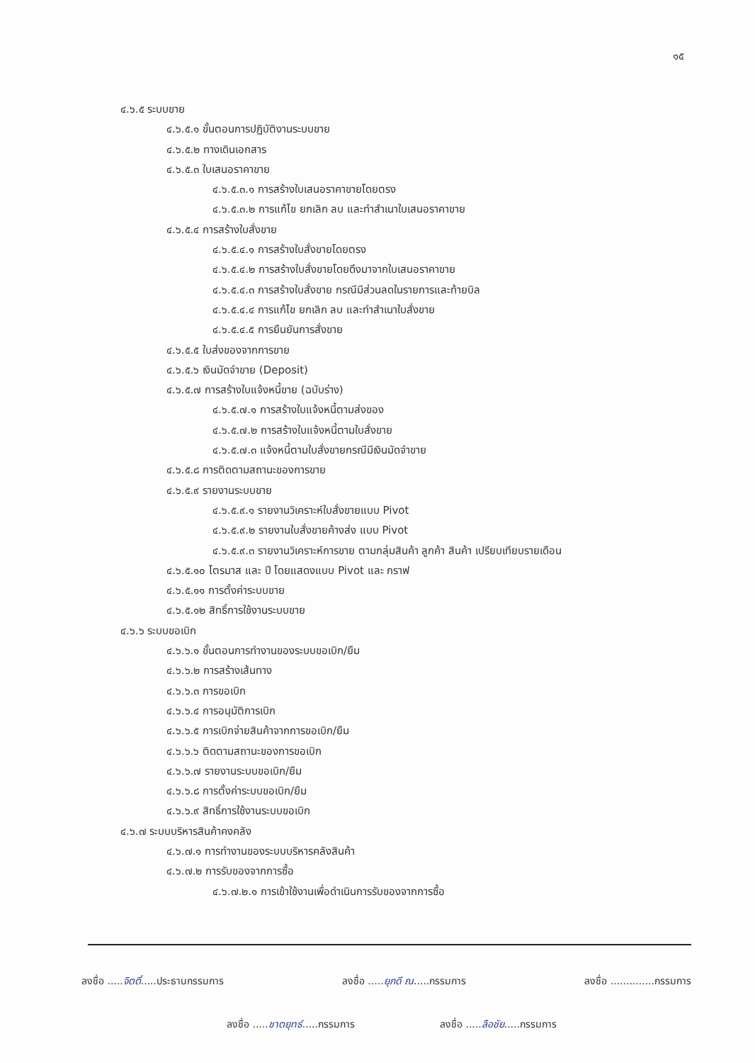๑๕
๔.๖.๕ ระบบขาย
๔.๖.๕.๑ ขั้นตอนการปฏิบัติงานระบบขาย
๔.๖.๕.๒ ทางเดินเอกสาร
๔.๖.๕.๓ ใบเสนอราคาขาย
๔.๖.๕.๓.๑ การสร้างใบเสนอราคาขายโดยตรง
๔.๖.๕.๓.๒ การแก้ไข ยกเลิก ลบ และทำสำเนาใบเสนอราคาขาย
๔.๖.๕.๔ การสร้างใบสั่งขาย
๔.๖.๕.๔.๑ การสร้างใบสั่งขายโดยตรง
๔.๖.๕.๔.๒ การสร้างใบสั่งขายโดยดึงมาจากใบเสนอราคาขาย
๔.๖.๕.๔.๓ การสร้างใบสั่งขาย กรณีมีส่วนลดในรายการและท้ายบิล
๔.๖.๕.๔.๔ การแก้ไข ยกเลิก ลบ และทำสำเนาใบสั่งขาย
๔.๖.๕.๔.๕ การยืนยันการสั่งขาย
๔.๖.๕.๕ ใบส่งของจากการขาย
๔.๖.๕.๖ เงินมัดจำขาย (Deposit)
๔.๖.๕.๗ การสร้างใบแจ้งหนี้ขาย (ฉบับร่าง)
๔.๖.๕.๗.๑ การสร้างใบแจ้งหนี้ตามส่งของ
๔.๖.๕.๗.๒ การสร้างใบแจ้งหนี้ตามใบสั่งขาย
๔.๖.๕.๗.๓ แจ้งหนี้ตามใบสั่งขายกรณีมีเงินมัดจำขาย
๔.๖.๕.๘ การติดตามสถานะของการขาย
๔.๖.๕.๙ รายงานระบบขาย
๔.๖.๕.๙.๑ รายงานวิเคราะห์ใบสั่งขายแบบ Pivot
๔.๖.๕.๙.๒ รายงานใบสั่งขายค้างส่ง แบบ Pivot
๔.๖.๕.๙.๓ รายงานวิเคราะห์การขาย ตามกลุ่มสินค้า ลูกค้า สินค้า เปรียบเทียบรายเดือน
๔.๖.๕.๑๐ ไตรมาส และ ปี โดยแสดงแบบ Pivot และ กราฟ
๔.๖.๕.๑๑ การตั้งค่าระบบขาย
๔.๖.๕.๑๒ สิทธิ์การใช้งานระบบขาย
๔.๖.๖ ระบบขอเบิก
๔.๖.๖.๑ ขั้นตอนการทำงานของระบบขอเบิก/ยืม
๔.๖.๖.๒ การสร้างเส้นทาง
๔.๖.๖.๓ การขอเบิก
๔.๖.๖.๔ การอนุมัติการเบิก
๔.๖.๖.๕ การเบิกจ่ายสินค้าจากการขอเบิก/ยืม
๔.๖.๖.๖ ติดตามสถานะของการขอเบิก
๔.๖.๖.๗ รายงานระบบขอเบิก/ยืม
๔.๖.๖.๘ การตั้งค่าระบบขอเบิก/ยืม
๔.๖.๖.๙ สิทธิ์การใช้งานระบบขอเบิก
๔.๖.๗ ระบบบริหารสินค้าคงคลัง
๔.๖.๗.๑ การทำงานของระบบบริหารคลังสินค้า
๔.๖.๗.๒ การรับของจากการซื้อ
๔.๖.๗.๒.๑ การเข้าใช้งานเพื่อดำเนินการรับของจากการซื้อ
ลงชื่อ .....จิตติ์.....ประธานกรรมการ ลงชื่อ .....ยุภดี ณ.....กรรมการ ลงชื่อ ..............กรรมการ
ลงชื่อ .....ชาตยุทธ์.....กรรมการ ลงชื่อ .....ลือชัย.....กรรมการ